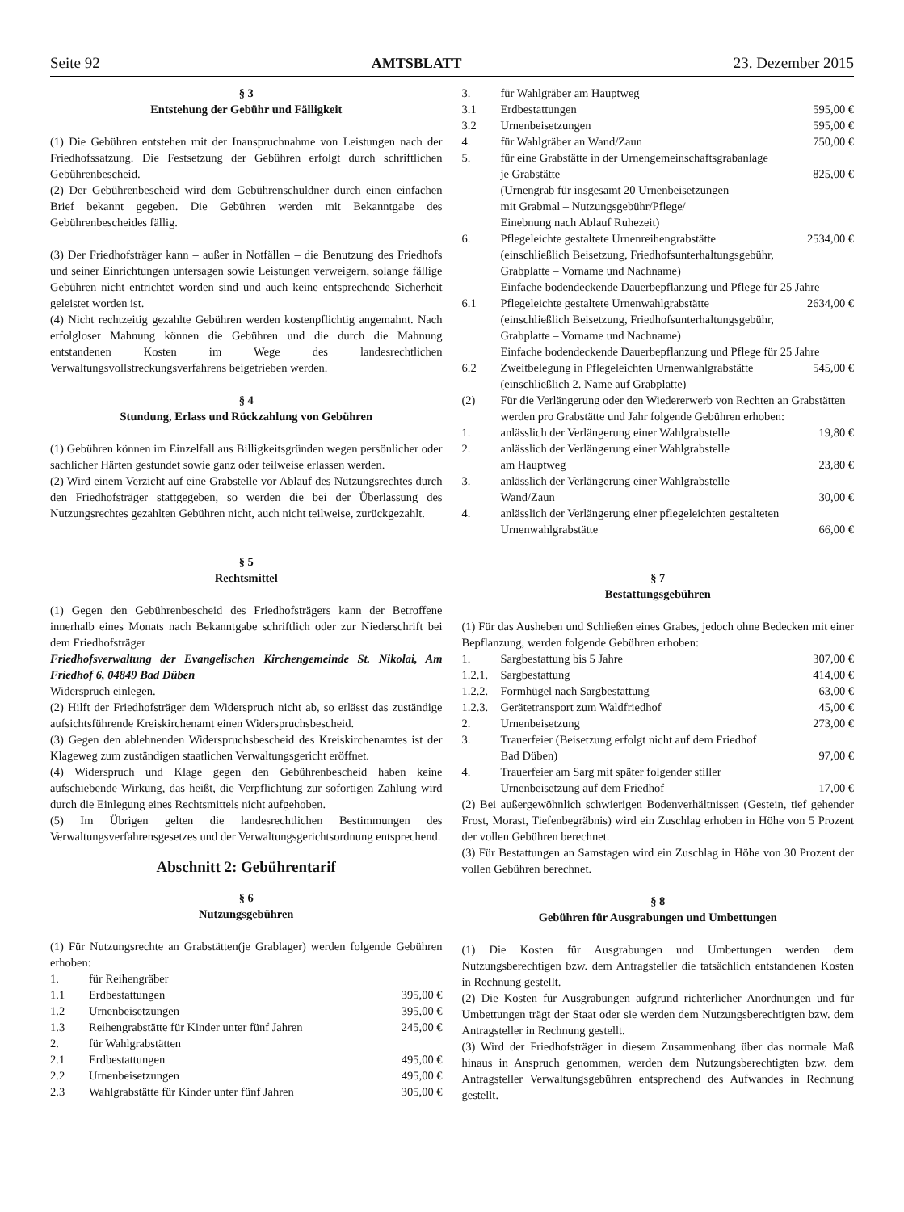Seite 92 AMTSBLATT 23. Dezember 2015
§ 3
Entstehung der Gebühr und Fälligkeit
(1) Die Gebühren entstehen mit der Inanspruchnahme von Leistungen nach der Friedhofssatzung. Die Festsetzung der Gebühren erfolgt durch schriftlichen Gebührenbescheid.
(2) Der Gebührenbescheid wird dem Gebührenschuldner durch einen einfachen Brief bekannt gegeben. Die Gebühren werden mit Bekanntgabe des Gebührenbescheides fällig.
(3) Der Friedhofsträger kann – außer in Notfällen – die Benutzung des Friedhofs und seiner Einrichtungen untersagen sowie Leistungen verweigern, solange fällige Gebühren nicht entrichtet worden sind und auch keine entsprechende Sicherheit geleistet worden ist.
(4) Nicht rechtzeitig gezahlte Gebühren werden kostenpflichtig angemahnt. Nach erfolgloser Mahnung können die Gebühren und die durch die Mahnung entstandenen Kosten im Wege des landesrechtlichen Verwaltungsvollstreckungsverfahrens beigetrieben werden.
§ 4
Stundung, Erlass und Rückzahlung von Gebühren
(1) Gebühren können im Einzelfall aus Billigkeitsgründen wegen persönlicher oder sachlicher Härten gestundet sowie ganz oder teilweise erlassen werden.
(2) Wird einem Verzicht auf eine Grabstelle vor Ablauf des Nutzungsrechtes durch den Friedhofsträger stattgegeben, so werden die bei der Überlassung des Nutzungsrechtes gezahlten Gebühren nicht, auch nicht teilweise, zurückgezahlt.
§ 5
Rechtsmittel
(1) Gegen den Gebührenbescheid des Friedhofsträgers kann der Betroffene innerhalb eines Monats nach Bekanntgabe schriftlich oder zur Niederschrift bei dem Friedhofsträger
Friedhofsverwaltung der Evangelischen Kirchengemeinde St. Nikolai, Am Friedhof 6, 04849 Bad Düben
Widerspruch einlegen.
(2) Hilft der Friedhofsträger dem Widerspruch nicht ab, so erlässt das zuständige aufsichtsführende Kreiskirchenamt einen Widerspruchsbescheid.
(3) Gegen den ablehnenden Widerspruchsbescheid des Kreiskirchenamtes ist der Klageweg zum zuständigen staatlichen Verwaltungsgericht eröffnet.
(4) Widerspruch und Klage gegen den Gebührenbescheid haben keine aufschiebende Wirkung, das heißt, die Verpflichtung zur sofortigen Zahlung wird durch die Einlegung eines Rechtsmittels nicht aufgehoben.
(5) Im Übrigen gelten die landesrechtlichen Bestimmungen des Verwaltungsverfahrensgesetzes und der Verwaltungsgerichtsordnung entsprechend.
Abschnitt 2: Gebührentarif
§ 6
Nutzungsgebühren
(1) Für Nutzungsrechte an Grabstätten(je Grablager) werden folgende Gebühren erhoben:
| 1. | für Reihengräber | |
| 1.1 | Erdbestattungen | 395,00 € |
| 1.2 | Urnenbeisetzungen | 395,00 € |
| 1.3 | Reihengrabstätte für Kinder unter fünf Jahren | 245,00 € |
| 2. | für Wahlgrabstätten | |
| 2.1 | Erdbestattungen | 495,00 € |
| 2.2 | Urnenbeisetzungen | 495,00 € |
| 2.3 | Wahlgrabstätte für Kinder unter fünf Jahren | 305,00 € |
| 3. | für Wahlgräber am Hauptweg | |
| 3.1 | Erdbestattungen | 595,00 € |
| 3.2 | Urnenbeisetzungen | 595,00 € |
| 4. | für Wahlgräber an Wand/Zaun | 750,00 € |
| 5. | für eine Grabstätte in der Urnengemeinschaftsgrabanlage je Grabstätte | 825,00 € |
| | (Urnengrab für insgesamt 20 Urnenbeisetzungen mit Grabmal – Nutzungsgebühr/Pflege/ Einebnung nach Ablauf Ruhezeit) | |
| 6. | Pflegeleichte gestaltete Urnenreihengrabstätte | 2534,00 € |
| | (einschließlich Beisetzung, Friedhofsunterhaltungsgebühr, Grabplatte – Vorname und Nachname) Einfache bodendeckende Dauerbepflanzung und Pflege für 25 Jahre | |
| 6.1 | Pflegeleichte gestaltete Urnenwahlgrabstätte | 2634,00 € |
| | (einschließlich Beisetzung, Friedhofsunterhaltungsgebühr, Grabplatte – Vorname und Nachname) Einfache bodendeckende Dauerbepflanzung und Pflege für 25 Jahre | |
| 6.2 | Zweitbelegung in Pflegeleichten Urnenwahlgrabstätte | 545,00 € |
| | (einschließlich 2. Name auf Grabplatte) | |
| (2) | Für die Verlängerung oder den Wiedererwerb von Rechten an Grabstätten werden pro Grabstätte und Jahr folgende Gebühren erhoben: | |
| 1. | anlässlich der Verlängerung einer Wahlgrabstelle | 19,80 € |
| 2. | anlässlich der Verlängerung einer Wahlgrabstelle am Hauptweg | 23,80 € |
| 3. | anlässlich der Verlängerung einer Wahlgrabstelle Wand/Zaun | 30,00 € |
| 4. | anlässlich der Verlängerung einer pflegeleichten gestalteten Urnenwahlgrabstätte | 66,00 € |
§ 7
Bestattungsgebühren
(1) Für das Ausheben und Schließen eines Grabes, jedoch ohne Bedecken mit einer Bepflanzung, werden folgende Gebühren erhoben:
| 1. | Sargbestattung bis 5 Jahre | 307,00 € |
| 1.2.1. | Sargbestattung | 414,00 € |
| 1.2.2. | Formhügel nach Sargbestattung | 63,00 € |
| 1.2.3. | Gerätetransport zum Waldfriedhof | 45,00 € |
| 2. | Urnenbeisetzung | 273,00 € |
| 3. | Trauerfeier (Beisetzung erfolgt nicht auf dem Friedhof Bad Düben) | 97,00 € |
| 4. | Trauerfeier am Sarg mit später folgender stiller Urnenbeisetzung auf dem Friedhof | 17,00 € |
(2) Bei außergewöhnlich schwierigen Bodenverhältnissen (Gestein, tief gehender Frost, Morast, Tiefenbegräbnis) wird ein Zuschlag erhoben in Höhe von 5 Prozent der vollen Gebühren berechnet.
(3) Für Bestattungen an Samstagen wird ein Zuschlag in Höhe von 30 Prozent der vollen Gebühren berechnet.
§ 8
Gebühren für Ausgrabungen und Umbettungen
(1) Die Kosten für Ausgrabungen und Umbettungen werden dem Nutzungsberechtigen bzw. dem Antragsteller die tatsächlich entstandenen Kosten in Rechnung gestellt.
(2) Die Kosten für Ausgrabungen aufgrund richterlicher Anordnungen und für Umbettungen trägt der Staat oder sie werden dem Nutzungsberechtigten bzw. dem Antragsteller in Rechnung gestellt.
(3) Wird der Friedhofsträger in diesem Zusammenhang über das normale Maß hinaus in Anspruch genommen, werden dem Nutzungsberechtigten bzw. dem Antragsteller Verwaltungsgebühren entsprechend des Aufwandes in Rechnung gestellt.